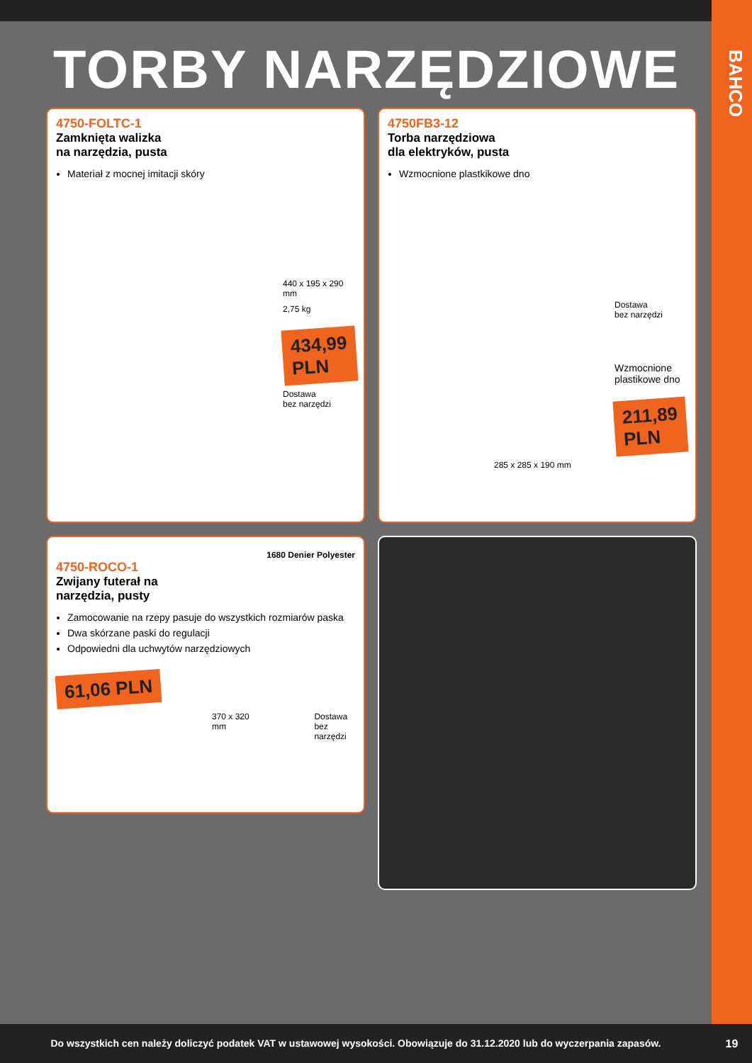BAHCO
TORBY NARZĘDZIOWE
4750-FOLTC-1
Zamknięta walizka
na narzędzia, pusta
Materiał z mocnej imitacji skóry
440 x 195 x 290 mm
2,75 kg
434,99 PLN
Dostawa
bez narzędzi
4750FB3-12
Torba narzędziowa
dla elektryków, pusta
Wzmocnione plastkikowe dno
Dostawa
bez narzędzi
Wzmocnione
plastikowe dno
211,89 PLN
285 x 285 x 190 mm
1680 Denier Polyester
4750-ROCO-1
Zwijany futerał na
narzędzia, pusty
Zamocowanie na rzepy pasuje do wszystkich rozmiarów paska
Dwa skórzane paski do regulacji
Odpowiedni dla uchwytów narzędziowych
61,06 PLN
370 x 320 mm Dostawa
bez narzędzi
Do wszystkich cen należy doliczyć podatek VAT w ustawowej wysokości. Obowiązuje do 31.12.2020 lub do wyczerpania zapasów.
19